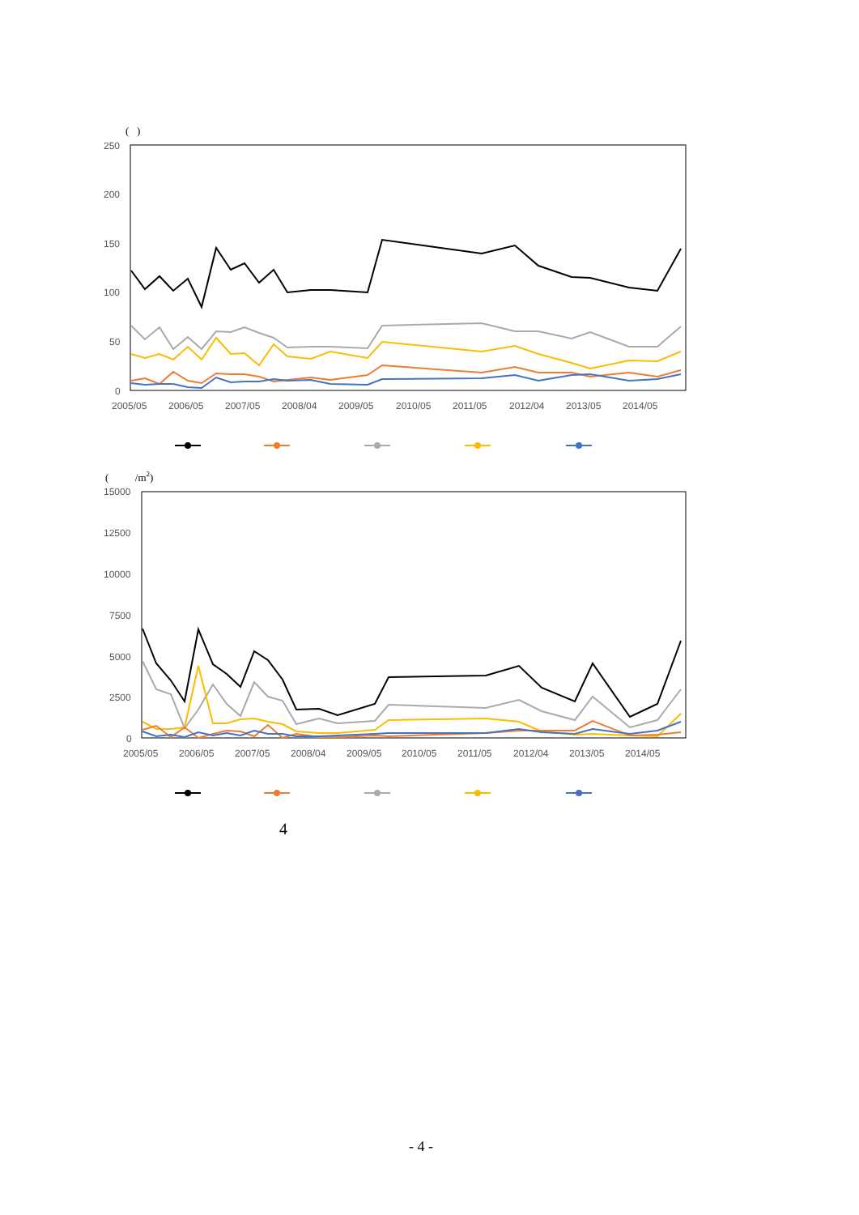( )
250
200
150
100
50
0
2005/05
2006/05
2007/05
2008/04
2009/05
2010/05
2011/05
2012/04
2013/05
2014/05
( /m2)
15000
12500
10000
7500
5000
2500
0
2005/05
2006/05
2007/05
2008/04
2009/05
2010/05
2011/05
2012/04
2013/05
2014/05
4
- 4 -